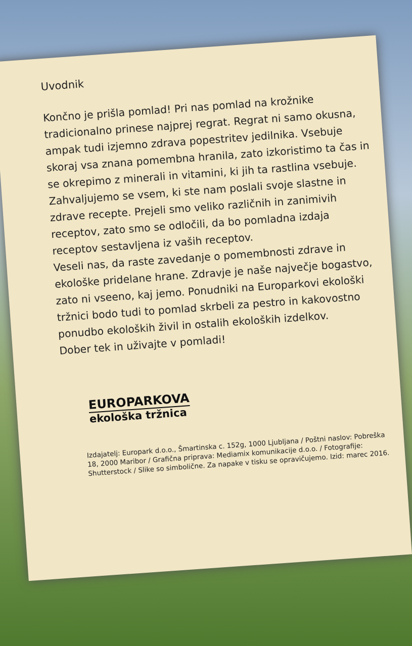Uvodnik
Končno je prišla pomlad! Pri nas pomlad na krožnike tradicionalno prinese najprej regrat. Regrat ni samo okusna, ampak tudi izjemno zdrava popestritev jedilnika. Vsebuje skoraj vsa znana pomembna hranila, zato izkoristimo ta čas in se okrepimo z minerali in vitamini, ki jih ta rastlina vsebuje.
Zahvaljujemo se vsem, ki ste nam poslali svoje slastne in zdrave recepte. Prejeli smo veliko različnih in zanimivih receptov, zato smo se odločili, da bo pomladna izdaja receptov sestavljena iz vaših receptov.
Veseli nas, da raste zavedanje o pomembnosti zdrave in ekološke pridelane hrane. Zdravje je naše največje bogastvo, zato ni vseeno, kaj jemo. Ponudniki na Europarkovi ekološki tržnici bodo tudi to pomlad skrbeli za pestro in kakovostno ponudbo ekoloških živil in ostalih ekoloških izdelkov.
Dober tek in uživajte v pomladi!
EUROPARKOVA
ekološka tržnica
Izdajatelj: Europark d.o.o., Šmartinska c. 152g, 1000 Ljubljana / Poštni naslov: Pobreška 18, 2000 Maribor / Grafična priprava: Mediamix komunikacije d.o.o. / Fotografije: Shutterstock / Slike so simbolične. Za napake v tisku se opravičujemo. Izid: marec 2016.